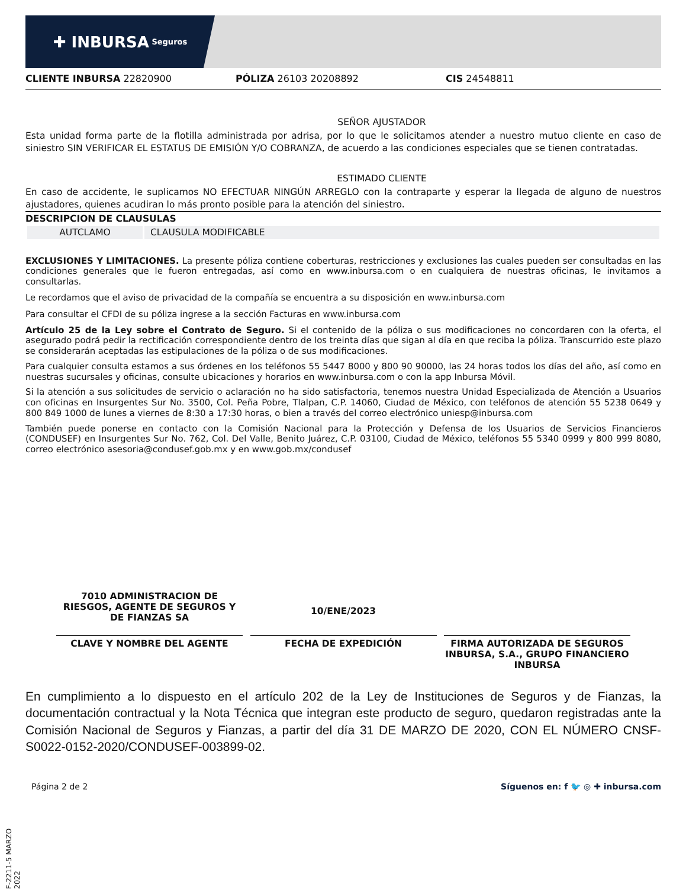✚ INBURSA Seguros
CLIENTE INBURSA 22820900 PÓLIZA 26103 20208892 CIS 24548811
SEÑOR AJUSTADOR
Esta unidad forma parte de la flotilla administrada por adrisa, por lo que le solicitamos atender a nuestro mutuo cliente en caso de siniestro SIN VERIFICAR EL ESTATUS DE EMISIÓN Y/O COBRANZA, de acuerdo a las condiciones especiales que se tienen contratadas.
ESTIMADO CLIENTE
En caso de accidente, le suplicamos NO EFECTUAR NINGÚN ARREGLO con la contraparte y esperar la llegada de alguno de nuestros ajustadores, quienes acudiran lo más pronto posible para la atención del siniestro.
DESCRIPCION DE CLAUSULAS
| AUTCLAMO | CLAUSULA MODIFICABLE |
EXCLUSIONES Y LIMITACIONES. La presente póliza contiene coberturas, restricciones y exclusiones las cuales pueden ser consultadas en las condiciones generales que le fueron entregadas, así como en www.inbursa.com o en cualquiera de nuestras oficinas, le invitamos a consultarlas.
Le recordamos que el aviso de privacidad de la compañía se encuentra a su disposición en www.inbursa.com
Para consultar el CFDI de su póliza ingrese a la sección Facturas en www.inbursa.com
Artículo 25 de la Ley sobre el Contrato de Seguro. Si el contenido de la póliza o sus modificaciones no concordaren con la oferta, el asegurado podrá pedir la rectificación correspondiente dentro de los treinta días que sigan al día en que reciba la póliza. Transcurrido este plazo se considerarán aceptadas las estipulaciones de la póliza o de sus modificaciones.
Para cualquier consulta estamos a sus órdenes en los teléfonos 55 5447 8000 y 800 90 90000, las 24 horas todos los días del año, así como en nuestras sucursales y oficinas, consulte ubicaciones y horarios en www.inbursa.com o con la app Inbursa Móvil.
Si la atención a sus solicitudes de servicio o aclaración no ha sido satisfactoria, tenemos nuestra Unidad Especializada de Atención a Usuarios con oficinas en Insurgentes Sur No. 3500, Col. Peña Pobre, Tlalpan, C.P. 14060, Ciudad de México, con teléfonos de atención 55 5238 0649 y 800 849 1000 de lunes a viernes de 8:30 a 17:30 horas, o bien a través del correo electrónico uniesp@inbursa.com
También puede ponerse en contacto con la Comisión Nacional para la Protección y Defensa de los Usuarios de Servicios Financieros (CONDUSEF) en Insurgentes Sur No. 762, Col. Del Valle, Benito Juárez, C.P. 03100, Ciudad de México, teléfonos 55 5340 0999 y 800 999 8080, correo electrónico asesoria@condusef.gob.mx y en www.gob.mx/condusef
7010 ADMINISTRACION DE RIESGOS, AGENTE DE SEGUROS Y DE FIANZAS SA
CLAVE Y NOMBRE DEL AGENTE
10/ENE/2023
FECHA DE EXPEDICIÓN
FIRMA AUTORIZADA DE SEGUROS INBURSA, S.A., GRUPO FINANCIERO INBURSA
En cumplimiento a lo dispuesto en el artículo 202 de la Ley de Instituciones de Seguros y de Fianzas, la documentación contractual y la Nota Técnica que integran este producto de seguro, quedaron registradas ante la Comisión Nacional de Seguros y Fianzas, a partir del día 31 DE MARZO DE 2020, CON EL NÚMERO CNSF-S0022-0152-2020/CONDUSEF-003899-02.
Página 2 de 2 Síguenos en: f 🐦 ◎ ✚ inbursa.com
F-2211-5 MARZO 2022